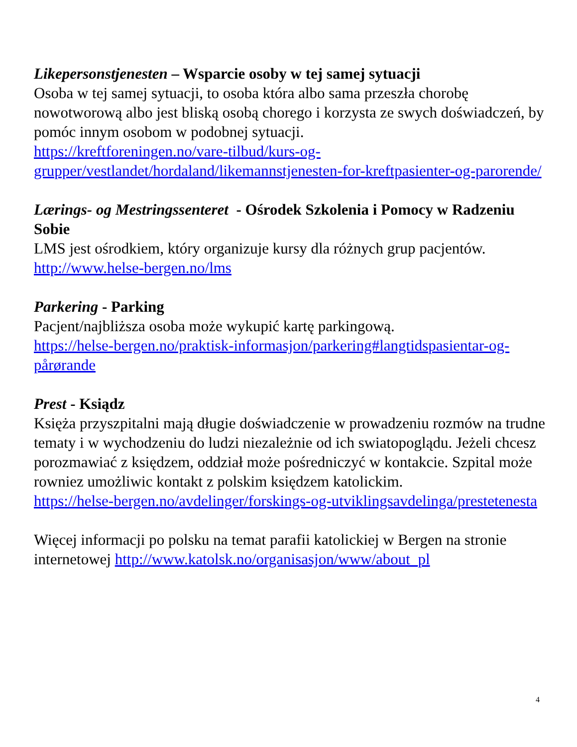Likepersonstjenesten – Wsparcie osoby w tej samej sytuacji
Osoba w tej samej sytuacji, to osoba która albo sama przeszła chorobę nowotworową albo jest bliską osobą chorego i korzysta ze swych doświadczeń, by pomóc innym osobom w podobnej sytuacji.
https://kreftforeningen.no/vare-tilbud/kurs-og-grupper/vestlandet/hordaland/likemannstjenesten-for-kreftpasienter-og-parorende/
Lærings- og Mestringssenteret - Ośrodek Szkolenia i Pomocy w Radzeniu Sobie
LMS jest ośrodkiem, który organizuje kursy dla różnych grup pacjentów.
http://www.helse-bergen.no/lms
Parkering - Parking
Pacjent/najbliższa osoba może wykupić kartę parkingową.
https://helse-bergen.no/praktisk-informasjon/parkering#langtidspasientar-og-pårørande
Prest - Ksiądz
Księża przyszpitalni mają długie doświadczenie w prowadzeniu rozmów na trudne tematy i w wychodzeniu do ludzi niezależnie od ich swiatopoglądu. Jeżeli chcesz porozmawiać z księdzem, oddział może pośredniczyć w kontakcie. Szpital może rowniez umożliwic kontakt z polskim księdzem katolickim.
https://helse-bergen.no/avdelinger/forskings-og-utviklingsavdelinga/prestetenesta
Więcej informacji po polsku na temat parafii katolickiej w Bergen na stronie internetowej http://www.katolsk.no/organisasjon/www/about_pl
4